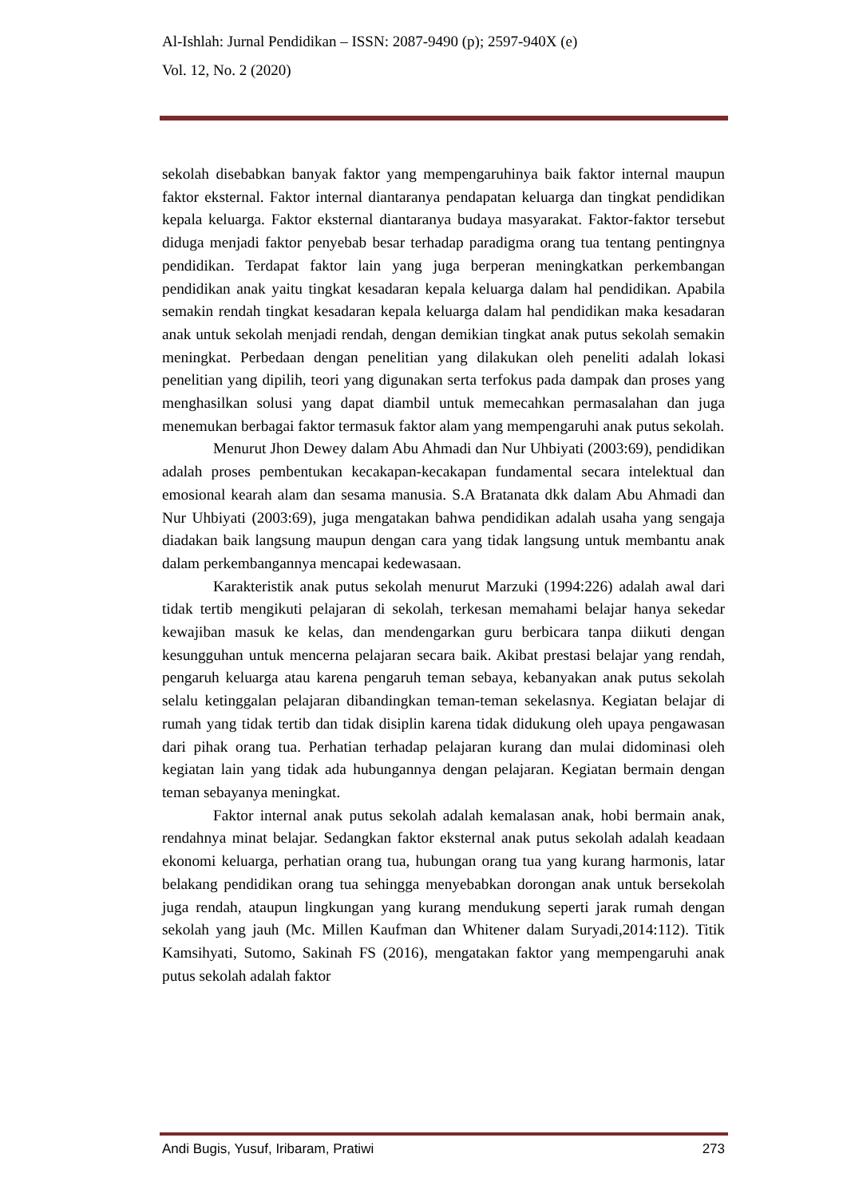Al-Ishlah: Jurnal Pendidikan – ISSN: 2087-9490 (p); 2597-940X (e)
Vol. 12, No. 2 (2020)
sekolah disebabkan banyak faktor yang mempengaruhinya baik faktor internal maupun faktor eksternal. Faktor internal diantaranya pendapatan keluarga dan tingkat pendidikan kepala keluarga. Faktor eksternal diantaranya budaya masyarakat. Faktor-faktor tersebut diduga menjadi faktor penyebab besar terhadap paradigma orang tua tentang pentingnya pendidikan. Terdapat faktor lain yang juga berperan meningkatkan perkembangan pendidikan anak yaitu tingkat kesadaran kepala keluarga dalam hal pendidikan. Apabila semakin rendah tingkat kesadaran kepala keluarga dalam hal pendidikan maka kesadaran anak untuk sekolah menjadi rendah, dengan demikian tingkat anak putus sekolah semakin meningkat. Perbedaan dengan penelitian yang dilakukan oleh peneliti adalah lokasi penelitian yang dipilih, teori yang digunakan serta terfokus pada dampak dan proses yang menghasilkan solusi yang dapat diambil untuk memecahkan permasalahan dan juga menemukan berbagai faktor termasuk faktor alam yang mempengaruhi anak putus sekolah.
Menurut Jhon Dewey dalam Abu Ahmadi dan Nur Uhbiyati (2003:69), pendidikan adalah proses pembentukan kecakapan-kecakapan fundamental secara intelektual dan emosional kearah alam dan sesama manusia. S.A Bratanata dkk dalam Abu Ahmadi dan Nur Uhbiyati (2003:69), juga mengatakan bahwa pendidikan adalah usaha yang sengaja diadakan baik langsung maupun dengan cara yang tidak langsung untuk membantu anak dalam perkembangannya mencapai kedewasaan.
Karakteristik anak putus sekolah menurut Marzuki (1994:226) adalah awal dari tidak tertib mengikuti pelajaran di sekolah, terkesan memahami belajar hanya sekedar kewajiban masuk ke kelas, dan mendengarkan guru berbicara tanpa diikuti dengan kesungguhan untuk mencerna pelajaran secara baik. Akibat prestasi belajar yang rendah, pengaruh keluarga atau karena pengaruh teman sebaya, kebanyakan anak putus sekolah selalu ketinggalan pelajaran dibandingkan teman-teman sekelasnya. Kegiatan belajar di rumah yang tidak tertib dan tidak disiplin karena tidak didukung oleh upaya pengawasan dari pihak orang tua. Perhatian terhadap pelajaran kurang dan mulai didominasi oleh kegiatan lain yang tidak ada hubungannya dengan pelajaran. Kegiatan bermain dengan teman sebayanya meningkat.
Faktor internal anak putus sekolah adalah kemalasan anak, hobi bermain anak, rendahnya minat belajar. Sedangkan faktor eksternal anak putus sekolah adalah keadaan ekonomi keluarga, perhatian orang tua, hubungan orang tua yang kurang harmonis, latar belakang pendidikan orang tua sehingga menyebabkan dorongan anak untuk bersekolah juga rendah, ataupun lingkungan yang kurang mendukung seperti jarak rumah dengan sekolah yang jauh (Mc. Millen Kaufman dan Whitener dalam Suryadi,2014:112). Titik Kamsihyati, Sutomo, Sakinah FS (2016), mengatakan faktor yang mempengaruhi anak putus sekolah adalah faktor
Andi Bugis, Yusuf, Iribaram, Pratiwi 273